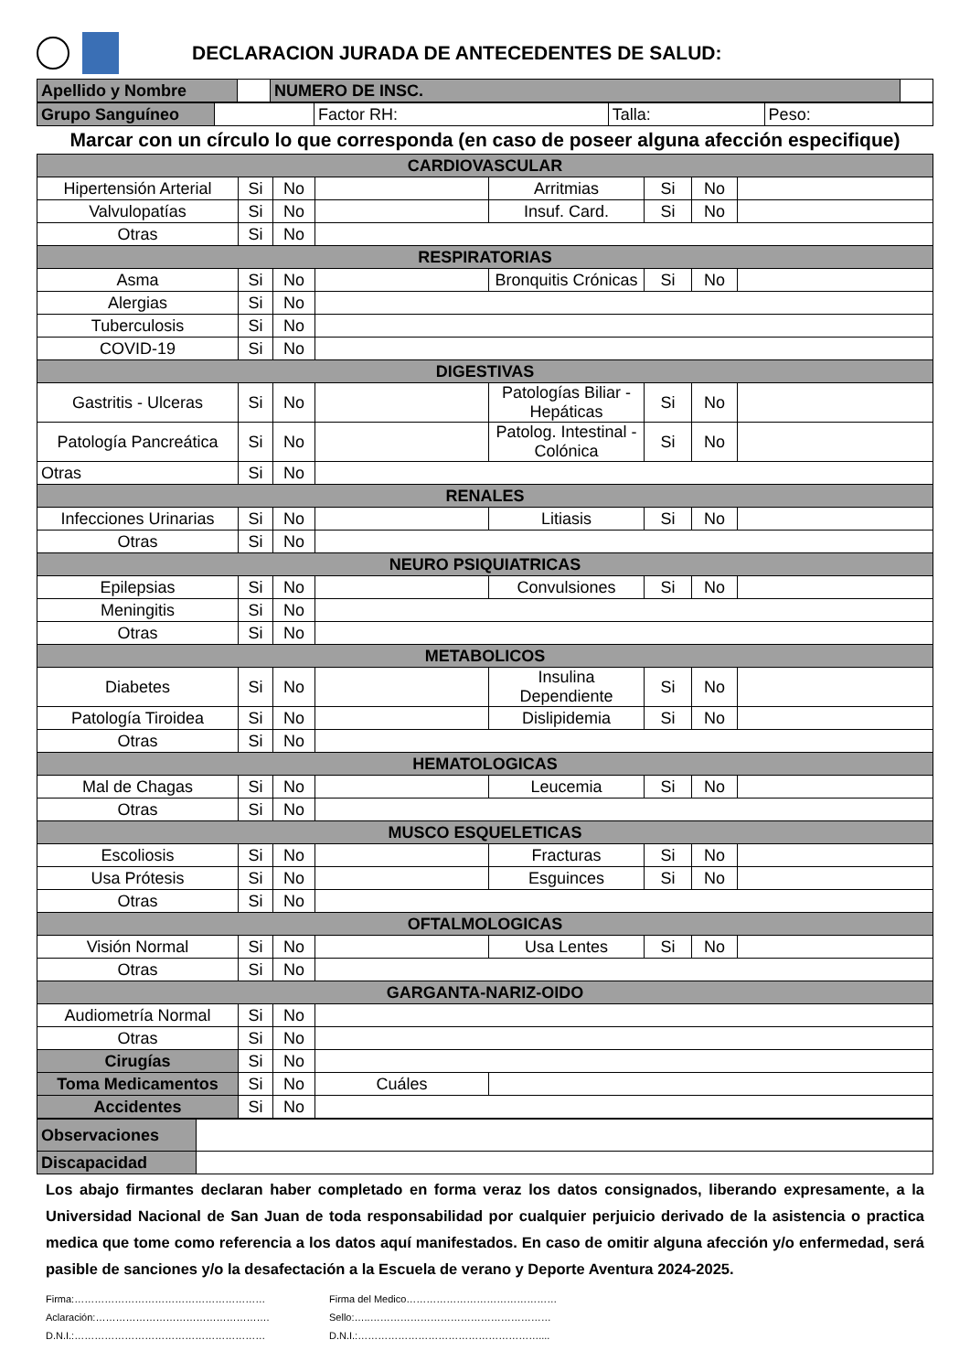DECLARACION JURADA DE ANTECEDENTES DE SALUD:
| Apellido y Nombre | | NUMERO DE INSC. | |
| Grupo Sanguíneo | | Factor RH: | Talla: | Peso: |
Marcar con un círculo lo que corresponda (en caso de poseer alguna afección especifique)
| CARDIOVASCULAR | | | | | | | |
| Hipertensión Arterial | Si | No | | Arritmias | Si | No | |
| Valvulopatías | Si | No | | Insuf. Card. | Si | No | |
| Otras | Si | No | | | | | |
| RESPIRATORIAS | | | | | | | |
| Asma | Si | No | | Bronquitis Crónicas | Si | No | |
| Alergias | Si | No | | | | | |
| Tuberculosis | Si | No | | | | | |
| COVID-19 | Si | No | | | | | |
| DIGESTIVAS | | | | | | | |
| Gastritis - Ulceras | Si | No | | Patologías Biliar - Hepáticas | Si | No | |
| Patología Pancreática | Si | No | | Patolog. Intestinal - Colónica | Si | No | |
| Otras | Si | No | | | | | |
| RENALES | | | | | | | |
| Infecciones Urinarias | Si | No | | Litiasis | Si | No | |
| Otras | Si | No | | | | | |
| NEURO PSIQUIATRICAS | | | | | | | |
| Epilepsias | Si | No | | Convulsiones | Si | No | |
| Meningitis | Si | No | | | | | |
| Otras | Si | No | | | | | |
| METABOLICOS | | | | | | | |
| Diabetes | Si | No | | Insulina Dependiente | Si | No | |
| Patología Tiroidea | Si | No | | Dislipidemia | Si | No | |
| Otras | Si | No | | | | | |
| HEMATOLOGICAS | | | | | | | |
| Mal de Chagas | Si | No | | Leucemia | Si | No | |
| Otras | Si | No | | | | | |
| MUSCO ESQUELETICAS | | | | | | | |
| Escoliosis | Si | No | | Fracturas | Si | No | |
| Usa Prótesis | Si | No | | Esguinces | Si | No | |
| Otras | Si | No | | | | | |
| OFTALMOLOGICAS | | | | | | | |
| Visión Normal | Si | No | | Usa Lentes | Si | No | |
| Otras | Si | No | | | | | |
| GARGANTA-NARIZ-OIDO | | | | | | | |
| Audiometría Normal | Si | No | | | | | |
| Otras | Si | No | | | | | |
| Cirugías | Si | No | | | | | |
| Toma Medicamentos | Si | No | Cuáles | | | | |
| Accidentes | Si | No | | | | | |
| Observaciones | |
| Discapacidad | |
Los abajo firmantes declaran haber completado en forma veraz los datos consignados, liberando expresamente, a la Universidad Nacional de San Juan de toda responsabilidad por cualquier perjuicio derivado de la asistencia o practica medica que tome como referencia a los datos aquí manifestados. En caso de omitir alguna afección y/o enfermedad, será pasible de sanciones y/o la desafectación a la Escuela de verano y Deporte Aventura 2024-2025.
Firma:…………………………………………………
Aclaración:…………………………………………….
D.N.I.:…………………………………………………
Firma del Medico………………………………………
Sello:…..………………………………………………
D.N.I.:………………………………………………....